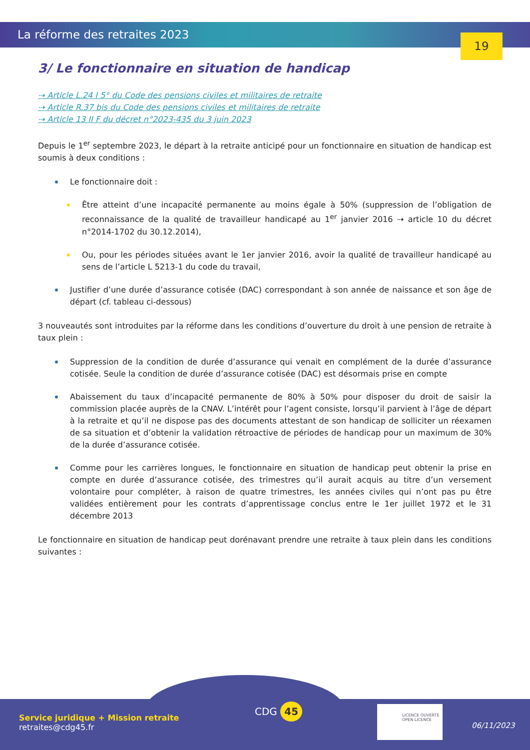La réforme des retraites 2023
19
3/ Le fonctionnaire en situation de handicap
⇢ Article L.24 I 5° du Code des pensions civiles et militaires de retraite
⇢ Article R.37 bis du Code des pensions civiles et militaires de retraite
⇢ Article 13 II F du décret n°2023-435 du 3 juin 2023
Depuis le 1<sup>er</sup> septembre 2023, le départ à la retraite anticipé pour un fonctionnaire en situation de handicap est soumis à deux conditions :
Le fonctionnaire doit :
Être atteint d’une incapacité permanente au moins égale à 50% (suppression de l’obligation de reconnaissance de la qualité de travailleur handicapé au 1<sup>er</sup> janvier 2016 ⇢ article 10 du décret n°2014-1702 du 30.12.2014),
Ou, pour les périodes situées avant le 1er janvier 2016, avoir la qualité de travailleur handicapé au sens de l’article L 5213-1 du code du travail,
Justifier d’une durée d’assurance cotisée (DAC) correspondant à son année de naissance et son âge de départ (cf. tableau ci-dessous)
3 nouveautés sont introduites par la réforme dans les conditions d’ouverture du droit à une pension de retraite à taux plein :
Suppression de la condition de durée d’assurance qui venait en complément de la durée d’assurance cotisée. Seule la condition de durée d’assurance cotisée (DAC) est désormais prise en compte
Abaissement du taux d’incapacité permanente de 80% à 50% pour disposer du droit de saisir la commission placée auprès de la CNAV. L’intérêt pour l’agent consiste, lorsqu’il parvient à l’âge de départ à la retraite et qu’il ne dispose pas des documents attestant de son handicap de solliciter un réexamen de sa situation et d’obtenir la validation rétroactive de périodes de handicap pour un maximum de 30% de la durée d’assurance cotisée.
Comme pour les carrières longues, le fonctionnaire en situation de handicap peut obtenir la prise en compte en durée d’assurance cotisée, des trimestres qu’il aurait acquis au titre d’un versement volontaire pour compléter, à raison de quatre trimestres, les années civiles qui n’ont pas pu être validées entièrement pour les contrats d’apprentissage conclus entre le 1er juillet 1972 et le 31 décembre 2013
Le fonctionnaire en situation de handicap peut dorénavant prendre une retraite à taux plein dans les conditions suivantes :
CDG 45
Service juridique + Mission retraite
retraites@cdg45.fr
LICENCE OUVERTE
OPEN LICENCE
06/11/2023